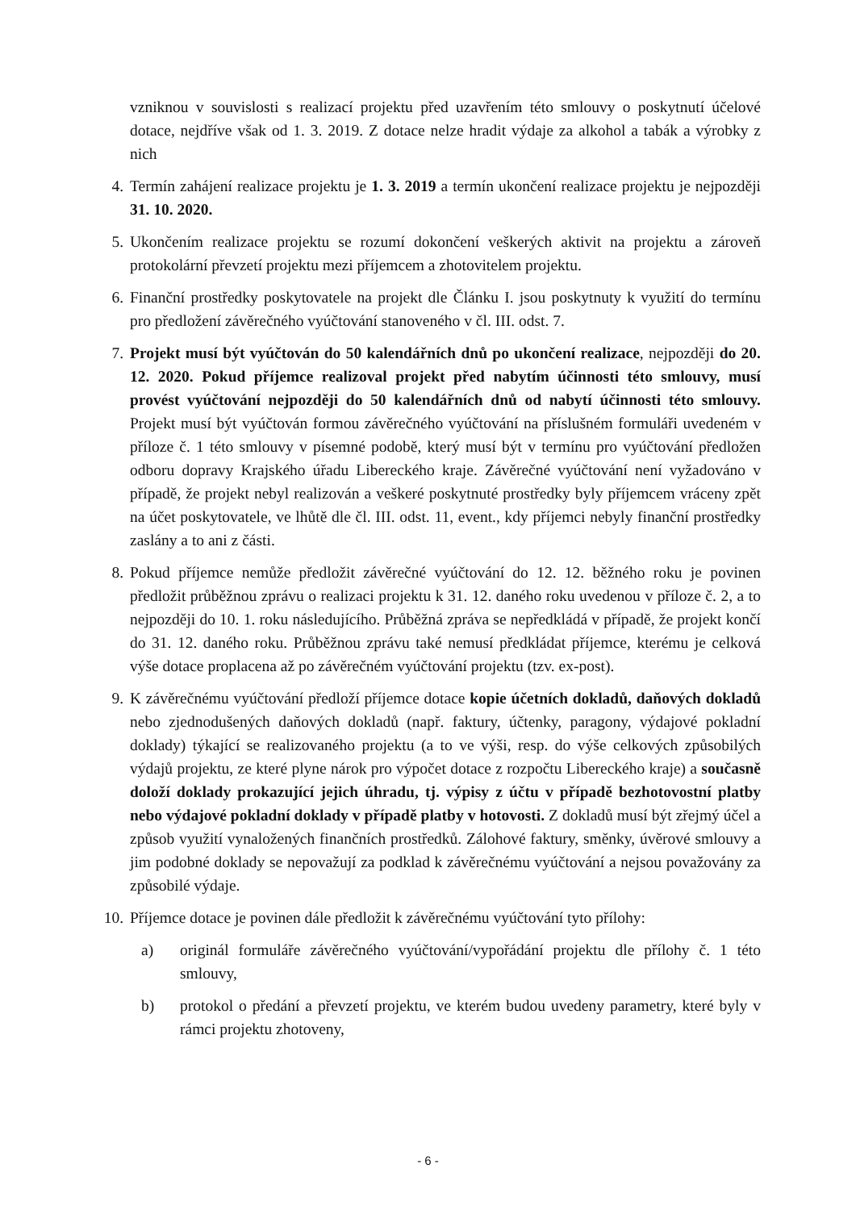vzniknou v souvislosti s realizací projektu před uzavřením této smlouvy o poskytnutí účelové dotace, nejdříve však od 1. 3. 2019. Z dotace nelze hradit výdaje za alkohol a tabák a výrobky z nich
4. Termín zahájení realizace projektu je 1. 3. 2019 a termín ukončení realizace projektu je nejpozději 31. 10. 2020.
5. Ukončením realizace projektu se rozumí dokončení veškerých aktivit na projektu a zároveň protokolární převzetí projektu mezi příjemcem a zhotovitelem projektu.
6. Finanční prostředky poskytovatele na projekt dle Článku I. jsou poskytnuty k využití do termínu pro předložení závěrečného vyúčtování stanoveného v čl. III. odst. 7.
7. Projekt musí být vyúčtován do 50 kalendářních dnů po ukončení realizace, nejpozději do 20. 12. 2020. Pokud příjemce realizoval projekt před nabytím účinnosti této smlouvy, musí provést vyúčtování nejpozději do 50 kalendářních dnů od nabytí účinnosti této smlouvy. Projekt musí být vyúčtován formou závěrečného vyúčtování na příslušném formuláři uvedeném v příloze č. 1 této smlouvy v písemné podobě, který musí být v termínu pro vyúčtování předložen odboru dopravy Krajského úřadu Libereckého kraje. Závěrečné vyúčtování není vyžadováno v případě, že projekt nebyl realizován a veškeré poskytnuté prostředky byly příjemcem vráceny zpět na účet poskytovatele, ve lhůtě dle čl. III. odst. 11, event., kdy příjemci nebyly finanční prostředky zaslány a to ani z části.
8. Pokud příjemce nemůže předložit závěrečné vyúčtování do 12. 12. běžného roku je povinen předložit průběžnou zprávu o realizaci projektu k 31. 12. daného roku uvedenou v příloze č. 2, a to nejpozději do 10. 1. roku následujícího. Průběžná zpráva se nepředkládá v případě, že projekt končí do 31. 12. daného roku. Průběžnou zprávu také nemusí předkládat příjemce, kterému je celková výše dotace proplacena až po závěrečném vyúčtování projektu (tzv. ex-post).
9. K závěrečnému vyúčtování předloží příjemce dotace kopie účetních dokladů, daňových dokladů nebo zjednodušených daňových dokladů (např. faktury, účtenky, paragony, výdajové pokladní doklady) týkající se realizovaného projektu (a to ve výši, resp. do výše celkových způsobilých výdajů projektu, ze které plyne nárok pro výpočet dotace z rozpočtu Libereckého kraje) a současně doloží doklady prokazující jejich úhradu, tj. výpisy z účtu v případě bezhotovostní platby nebo výdajové pokladní doklady v případě platby v hotovosti. Z dokladů musí být zřejmý účel a způsob využití vynaložených finančních prostředků. Zálohové faktury, směnky, úvěrové smlouvy a jim podobné doklady se nepovažují za podklad k závěrečnému vyúčtování a nejsou považovány za způsobilé výdaje.
10. Příjemce dotace je povinen dále předložit k závěrečnému vyúčtování tyto přílohy:
a) originál formuláře závěrečného vyúčtování/vypořádání projektu dle přílohy č. 1 této smlouvy,
b) protokol o předání a převzetí projektu, ve kterém budou uvedeny parametry, které byly v rámci projektu zhotoveny,
- 6 -